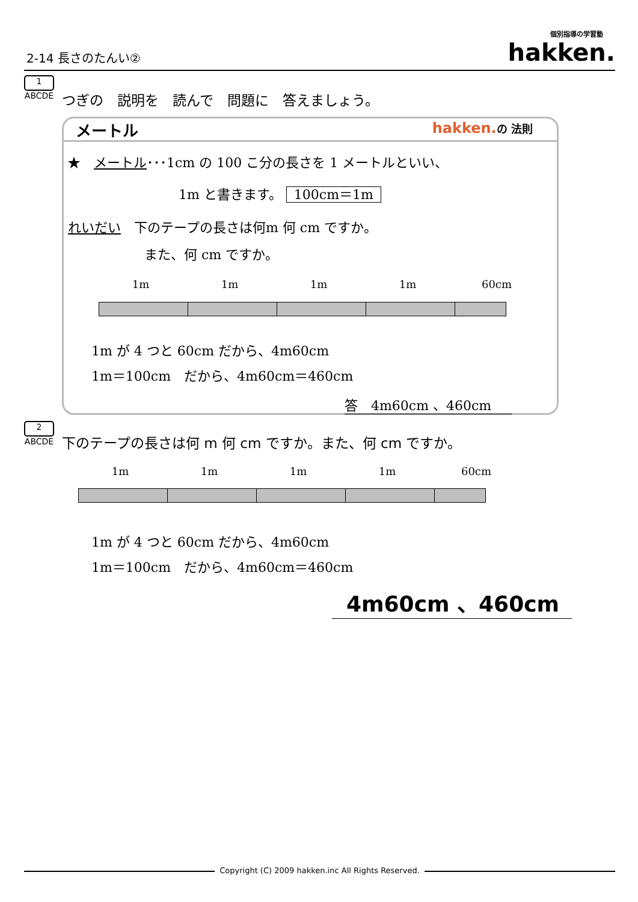2-14 長さのたんい② 個別指導の学習塾
hakken.
1
ABCDE
つぎの　説明を　読んで　問題に　答えましょう。
メートル
hakken.の 法則
★　メートル･･･1cm の 100 こ分の長さを 1 メートルといい、
1m と書きます。 100cm＝1m
れいだい　下のテープの長さは何m 何 cm ですか。
また、何 cm ですか。
1m 1m 1m 1m 60cm
1m が 4 つと 60cm だから、4m60cm
1m＝100cm　だから、4m60cm＝460cm
答　4m60cm 、460cm
2
ABCDE
下のテープの長さは何 m 何 cm ですか。また、何 cm ですか。
1m 1m 1m 1m 60cm
1m が 4 つと 60cm だから、4m60cm
1m＝100cm　だから、4m60cm＝460cm
4m60cm 、460cm
Copyright (C) 2009 hakken.inc All Rights Reserved.